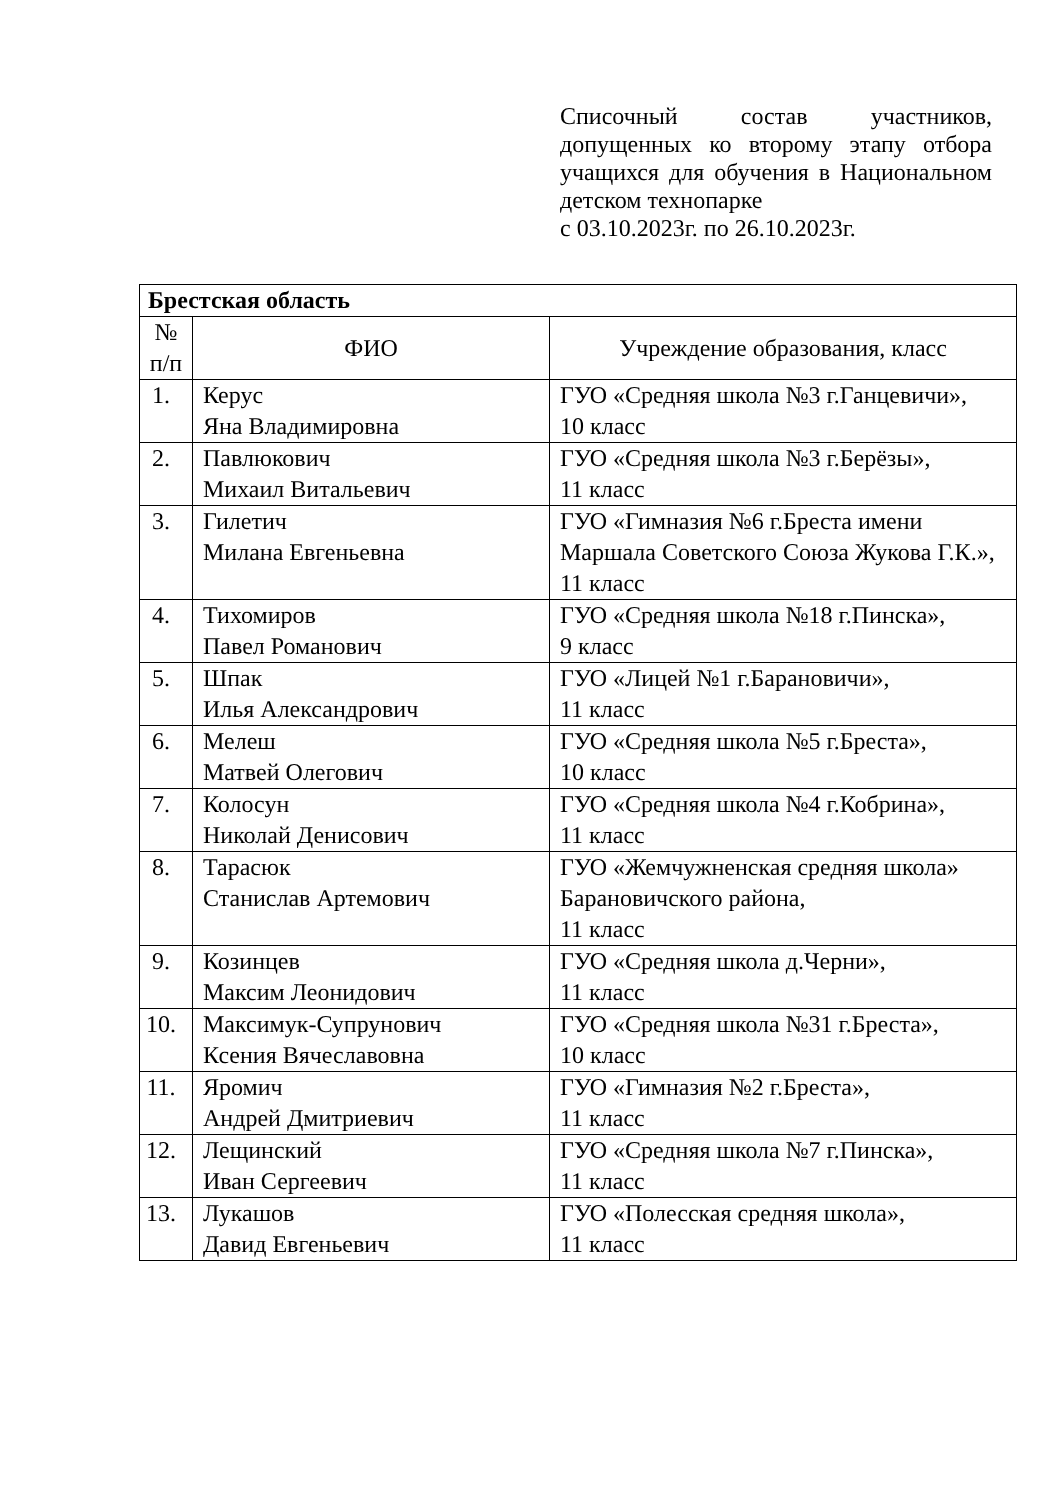Списочный состав участников, допущенных ко второму этапу отбора учащихся для обучения в Национальном детском технопарке
с 03.10.2023г. по 26.10.2023г.
| Брестская область | | |
| --- | --- | --- |
| № п/п | ФИО | Учреждение образования, класс |
| 1. | Керус Яна Владимировна | ГУО «Средняя школа №3 г.Ганцевичи», 10 класс |
| 2. | Павлюкович Михаил Витальевич | ГУО «Средняя школа №3 г.Берёзы», 11 класс |
| 3. | Гилетич Милана Евгеньевна | ГУО «Гимназия №6 г.Бреста имени Маршала Советского Союза Жукова Г.К.», 11 класс |
| 4. | Тихомиров Павел Романович | ГУО «Средняя школа №18 г.Пинска», 9 класс |
| 5. | Шпак Илья Александрович | ГУО «Лицей №1 г.Барановичи», 11 класс |
| 6. | Мелеш Матвей Олегович | ГУО «Средняя школа №5 г.Бреста», 10 класс |
| 7. | Колосун Николай Денисович | ГУО «Средняя школа №4 г.Кобрина», 11 класс |
| 8. | Тарасюк Станислав Артемович | ГУО «Жемчужненская средняя школа» Барановичского района, 11 класс |
| 9. | Козинцев Максим Леонидович | ГУО «Средняя школа д.Черни», 11 класс |
| 10. | Максимук-Супрунович Ксения Вячеславовна | ГУО «Средняя школа №31 г.Бреста», 10 класс |
| 11. | Яромич Андрей Дмитриевич | ГУО «Гимназия №2 г.Бреста», 11 класс |
| 12. | Лещинский Иван Сергеевич | ГУО «Средняя школа №7 г.Пинска», 11 класс |
| 13. | Лукашов Давид Евгеньевич | ГУО «Полесская средняя школа», 11 класс |